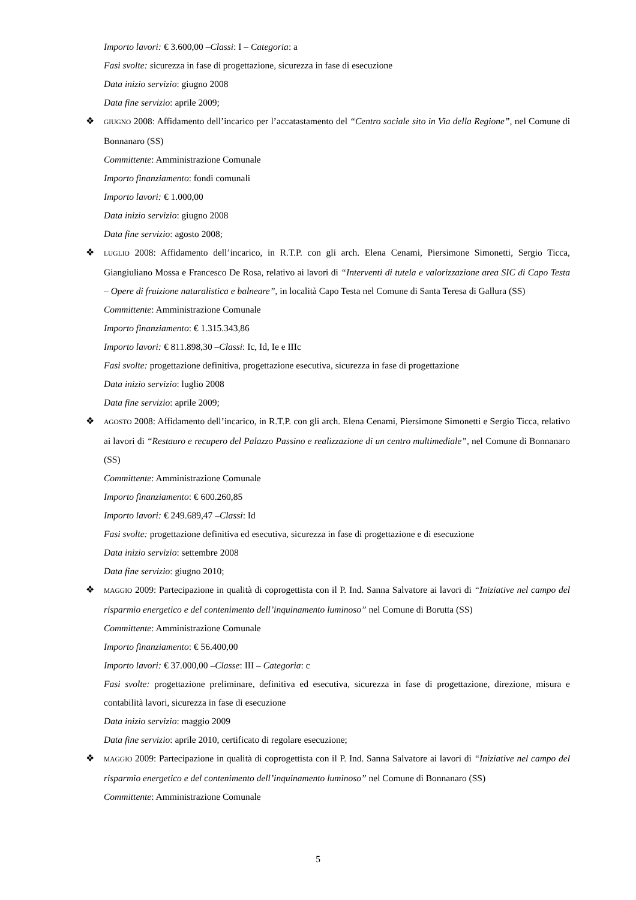Importo lavori: € 3.600,00 –Classi: I – Categoria: a
Fasi svolte: sicurezza in fase di progettazione, sicurezza in fase di esecuzione
Data inizio servizio: giugno 2008
Data fine servizio: aprile 2009;
❖
GIUGNO 2008: Affidamento dell’incarico per l’accatastamento del “Centro sociale sito in Via della Regione”, nel Comune di Bonnanaro (SS)
Committente: Amministrazione Comunale
Importo finanziamento: fondi comunali
Importo lavori: € 1.000,00
Data inizio servizio: giugno 2008
Data fine servizio: agosto 2008;
❖
LUGLIO 2008: Affidamento dell’incarico, in R.T.P. con gli arch. Elena Cenami, Piersimone Simonetti, Sergio Ticca, Giangiuliano Mossa e Francesco De Rosa, relativo ai lavori di “Interventi di tutela e valorizzazione area SIC di Capo Testa – Opere di fruizione naturalistica e balneare”, in località Capo Testa nel Comune di Santa Teresa di Gallura (SS)
Committente: Amministrazione Comunale
Importo finanziamento: € 1.315.343,86
Importo lavori: € 811.898,30 –Classi: Ic, Id, Ie e IIIc
Fasi svolte: progettazione definitiva, progettazione esecutiva, sicurezza in fase di progettazione
Data inizio servizio: luglio 2008
Data fine servizio: aprile 2009;
❖
AGOSTO 2008: Affidamento dell’incarico, in R.T.P. con gli arch. Elena Cenami, Piersimone Simonetti e Sergio Ticca, relativo ai lavori di “Restauro e recupero del Palazzo Passino e realizzazione di un centro multimediale”, nel Comune di Bonnanaro (SS)
Committente: Amministrazione Comunale
Importo finanziamento: € 600.260,85
Importo lavori: € 249.689,47 –Classi: Id
Fasi svolte: progettazione definitiva ed esecutiva, sicurezza in fase di progettazione e di esecuzione
Data inizio servizio: settembre 2008
Data fine servizio: giugno 2010;
❖
MAGGIO 2009: Partecipazione in qualità di coprogettista con il P. Ind. Sanna Salvatore ai lavori di “Iniziative nel campo del risparmio energetico e del contenimento dell’inquinamento luminoso” nel Comune di Borutta (SS)
Committente: Amministrazione Comunale
Importo finanziamento: € 56.400,00
Importo lavori: € 37.000,00 –Classe: III – Categoria: c
Fasi svolte: progettazione preliminare, definitiva ed esecutiva, sicurezza in fase di progettazione, direzione, misura e contabilità lavori, sicurezza in fase di esecuzione
Data inizio servizio: maggio 2009
Data fine servizio: aprile 2010, certificato di regolare esecuzione;
❖
MAGGIO 2009: Partecipazione in qualità di coprogettista con il P. Ind. Sanna Salvatore ai lavori di “Iniziative nel campo del risparmio energetico e del contenimento dell’inquinamento luminoso” nel Comune di Bonnanaro (SS)
Committente: Amministrazione Comunale
5